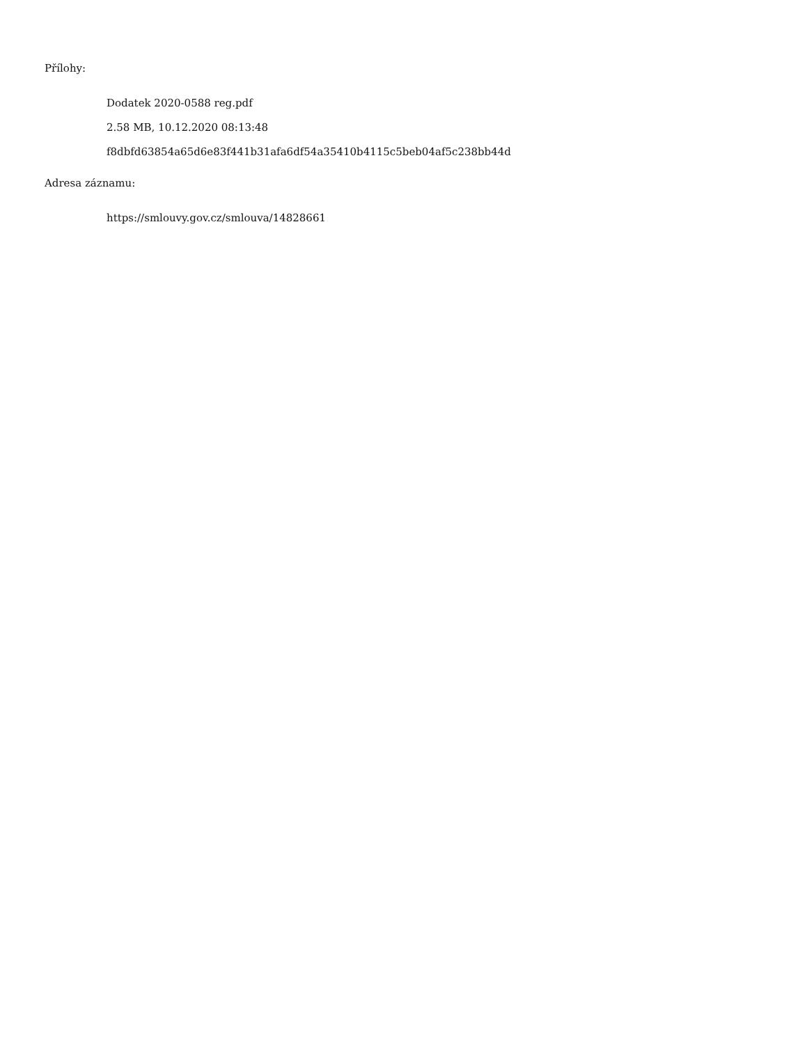Přílohy:
Dodatek 2020-0588 reg.pdf
2.58 MB, 10.12.2020 08:13:48
f8dbfd63854a65d6e83f441b31afa6df54a35410b4115c5beb04af5c238bb44d
Adresa záznamu:
https://smlouvy.gov.cz/smlouva/14828661